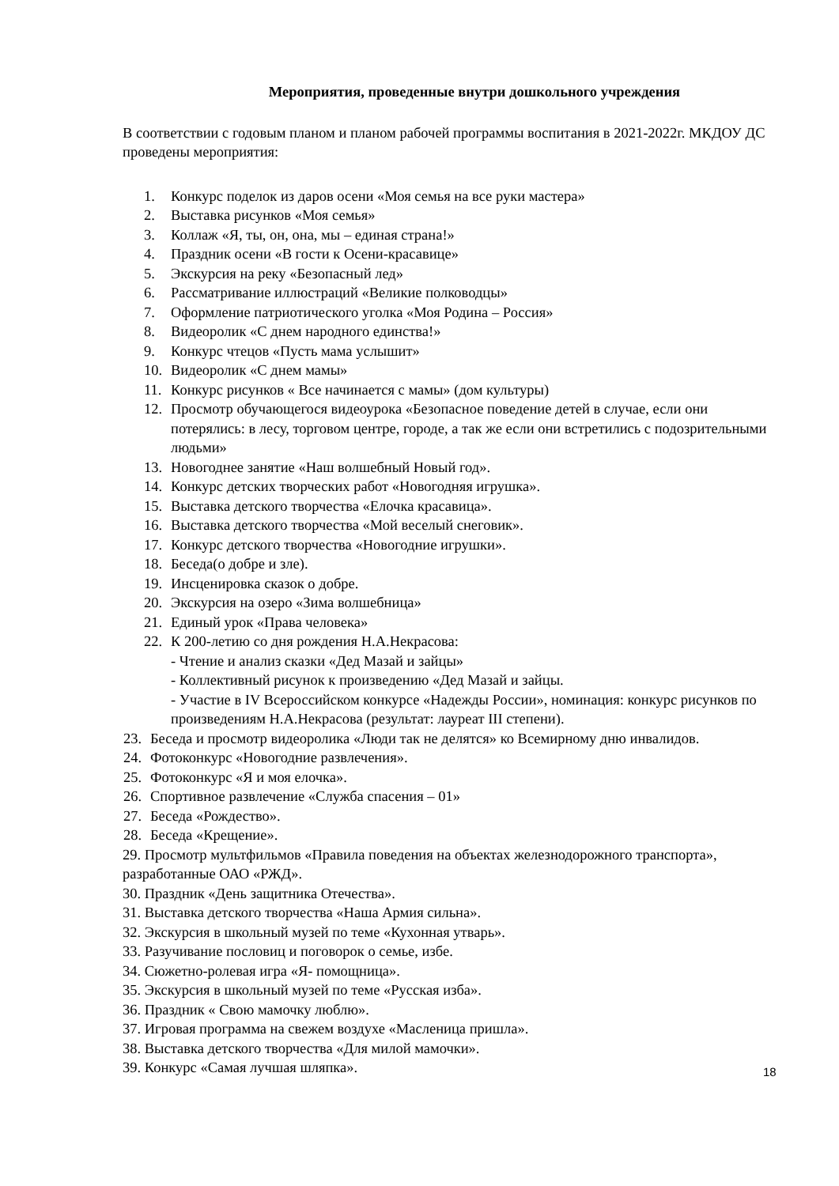Мероприятия, проведенные внутри дошкольного учреждения
В соответствии с годовым планом и планом рабочей программы воспитания в 2021-2022г. МКДОУ ДС проведены мероприятия:
1. Конкурс поделок из даров осени «Моя семья на все руки мастера»
2. Выставка рисунков «Моя семья»
3. Коллаж «Я, ты, он, она, мы – единая страна!»
4. Праздник осени «В гости к Осени-красавице»
5. Экскурсия на реку «Безопасный лед»
6. Рассматривание иллюстраций «Великие полководцы»
7. Оформление патриотического уголка «Моя Родина – Россия»
8. Видеоролик «С днем народного единства!»
9. Конкурс чтецов «Пусть мама услышит»
10. Видеоролик «С днем мамы»
11. Конкурс рисунков « Все начинается с мамы» (дом культуры)
12. Просмотр обучающегося видеоурока «Безопасное поведение детей в случае, если они потерялись: в лесу, торговом центре, городе, а так же если они встретились с подозрительными людьми»
13. Новогоднее занятие «Наш волшебный Новый год».
14. Конкурс детских творческих работ «Новогодняя игрушка».
15. Выставка детского творчества «Елочка красавица».
16. Выставка детского творчества «Мой веселый снеговик».
17. Конкурс детского творчества «Новогодние игрушки».
18. Беседа(о добре и зле).
19. Инсценировка сказок о добре.
20. Экскурсия на озеро «Зима волшебница»
21. Единый урок «Права человека»
22. К 200-летию со дня рождения Н.А.Некрасова:
- Чтение и анализ сказки «Дед Мазай и зайцы»
- Коллективный рисунок к произведению «Дед Мазай и зайцы.
- Участие в IV Всероссийском конкурсе «Надежды России», номинация: конкурс рисунков по произведениям Н.А.Некрасова (результат: лауреат III степени).
23. Беседа и просмотр видеоролика «Люди так не делятся» ко Всемирному дню инвалидов.
24. Фотоконкурс «Новогодние развлечения».
25. Фотоконкурс «Я и моя елочка».
26. Спортивное развлечение «Служба спасения – 01»
27. Беседа «Рождество».
28. Беседа «Крещение».
29. Просмотр мультфильмов «Правила поведения на объектах железнодорожного транспорта», разработанные ОАО «РЖД».
30. Праздник «День защитника Отечества».
31. Выставка детского творчества «Наша Армия сильна».
32. Экскурсия в школьный музей по теме «Кухонная утварь».
33. Разучивание пословиц и поговорок о семье, избе.
34. Сюжетно-ролевая игра «Я- помощница».
35. Экскурсия в школьный музей по теме «Русская изба».
36. Праздник « Свою мамочку люблю».
37. Игровая программа на свежем воздухе «Масленица пришла».
38. Выставка детского творчества «Для милой мамочки».
39. Конкурс «Самая лучшая шляпка».
18